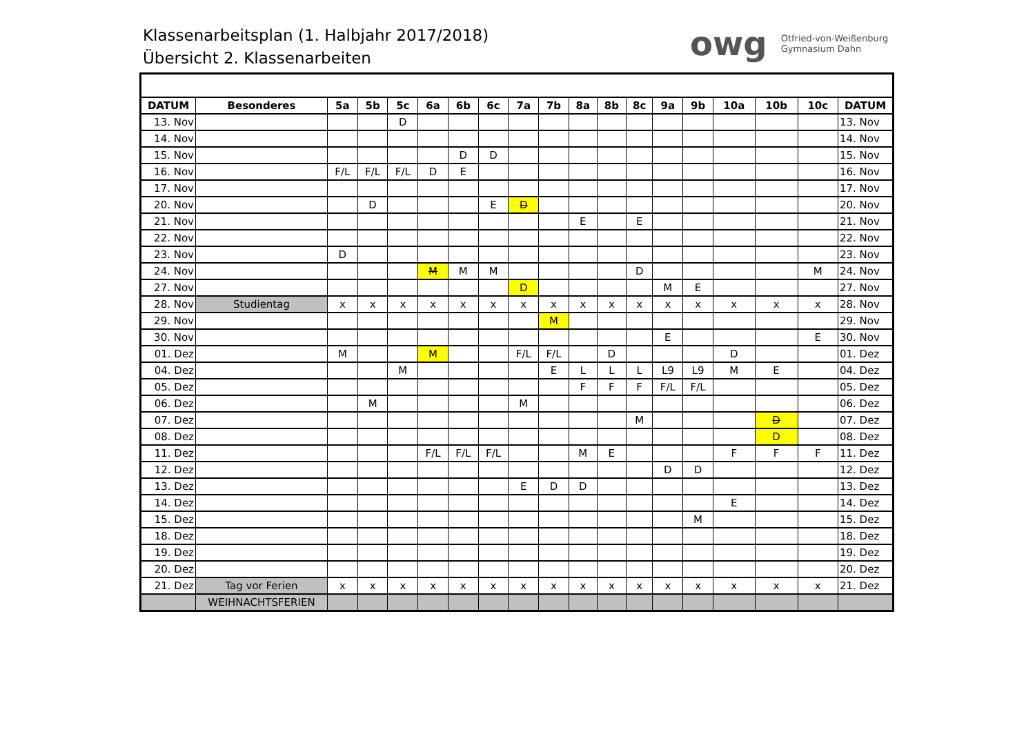Klassenarbeitsplan (1. Halbjahr 2017/2018)
Übersicht 2. Klassenarbeiten
owg Otfried-von-Weißenburg
Gymnasium Dahn
| DATUM | Besonderes | 5a | 5b | 5c | 6a | 6b | 6c | 7a | 7b | 8a | 8b | 8c | 9a | 9b | 10a | 10b | 10c | DATUM |
| --- | --- | --- | --- | --- | --- | --- | --- | --- | --- | --- | --- | --- | --- | --- | --- | --- | --- | --- |
| 13. Nov | | | | D | | | | | | | | | | | | | | 13. Nov |
| 14. Nov | | | | | | | | | | | | | | | | | | 14. Nov |
| 15. Nov | | | | | | D | D | | | | | | | | | | | 15. Nov |
| 16. Nov | | F/L | F/L | F/L | D | E | | | | | | | | | | | | 16. Nov |
| 17. Nov | | | | | | | | | | | | | | | | | | 17. Nov |
| 20. Nov | | | D | | | | E | D | | | | | | | | | | 20. Nov |
| 21. Nov | | | | | | | | | | E | | E | | | | | | 21. Nov |
| 22. Nov | | | | | | | | | | | | | | | | | | 22. Nov |
| 23. Nov | | D | | | | | | | | | | | | | | | | 23. Nov |
| 24. Nov | | | | | M | M | M | | | | | D | | | | | M | 24. Nov |
| 27. Nov | | | | | | | | D | | | | | M | E | | | | 27. Nov |
| 28. Nov | Studientag | x | x | x | x | x | x | x | x | x | x | x | x | x | x | x | x | 28. Nov |
| 29. Nov | | | | | | | | | M | | | | | | | | | 29. Nov |
| 30. Nov | | | | | | | | | | | | | E | | | | E | 30. Nov |
| 01. Dez | | M | | | M | | | F/L | F/L | | D | | | | D | | | 01. Dez |
| 04. Dez | | | | M | | | | | E | L | L | L | L9 | L9 | M | E | | 04. Dez |
| 05. Dez | | | | | | | | | | F | F | F | F/L | F/L | | | | 05. Dez |
| 06. Dez | | | M | | | | | M | | | | | | | | | | 06. Dez |
| 07. Dez | | | | | | | | | | | | M | | | | D | | 07. Dez |
| 08. Dez | | | | | | | | | | | | | | | | D | | 08. Dez |
| 11. Dez | | | | | F/L | F/L | F/L | | | M | E | | | | F | F | F | 11. Dez |
| 12. Dez | | | | | | | | | | | | | D | D | | | | 12. Dez |
| 13. Dez | | | | | | | | E | D | D | | | | | | | | 13. Dez |
| 14. Dez | | | | | | | | | | | | | | | E | | | 14. Dez |
| 15. Dez | | | | | | | | | | | | | | M | | | | 15. Dez |
| 18. Dez | | | | | | | | | | | | | | | | | | 18. Dez |
| 19. Dez | | | | | | | | | | | | | | | | | | 19. Dez |
| 20. Dez | | | | | | | | | | | | | | | | | | 20. Dez |
| 21. Dez | Tag vor Ferien | x | x | x | x | x | x | x | x | x | x | x | x | x | x | x | x | 21. Dez |
| | WEIHNACHTSFERIEN | | | | | | | | | | | | | | | | | |